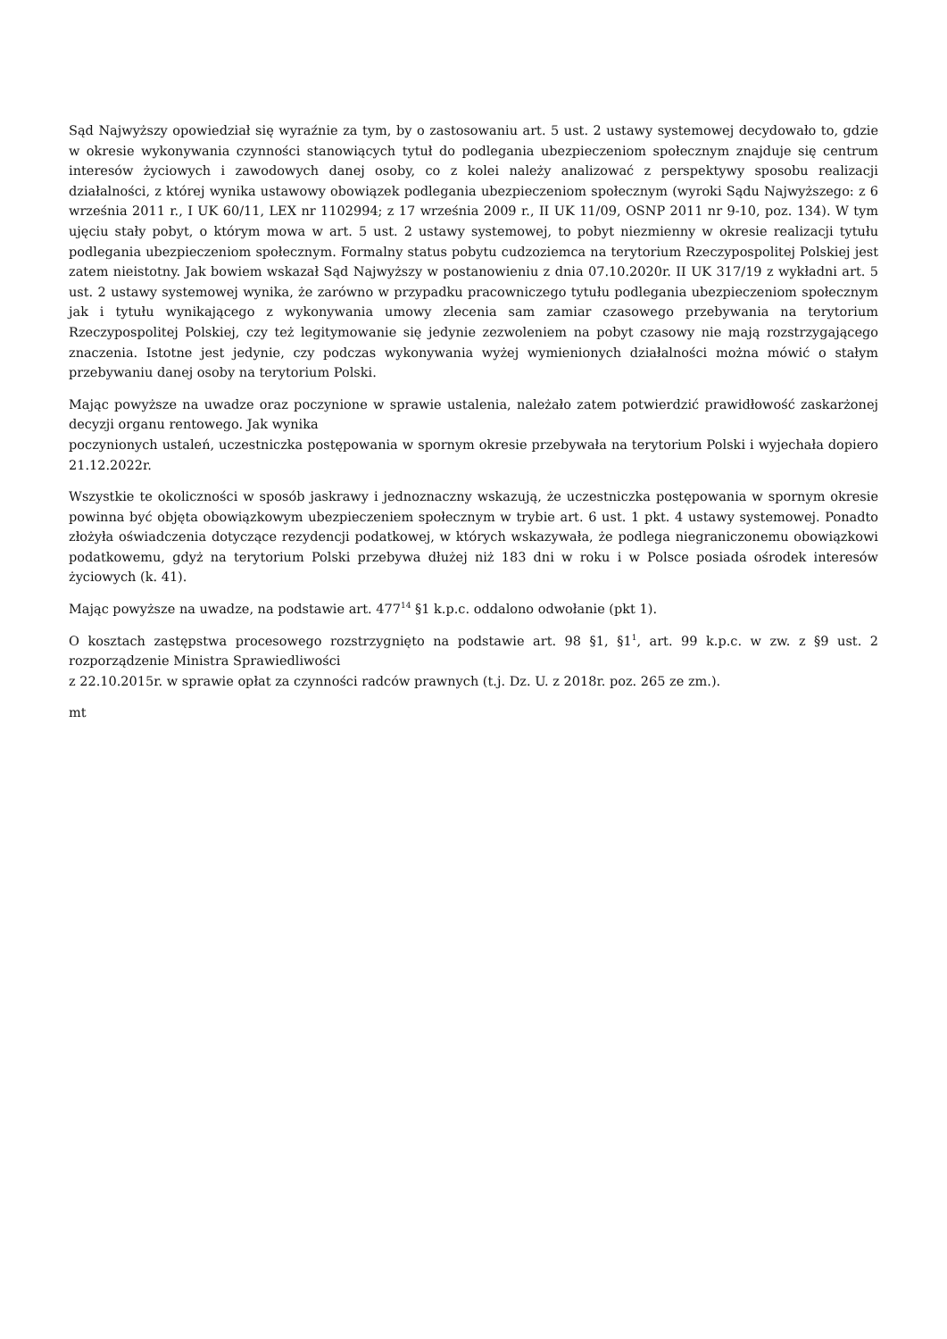Sąd Najwyższy opowiedział się wyraźnie za tym, by o zastosowaniu art. 5 ust. 2 ustawy systemowej decydowało to, gdzie w okresie wykonywania czynności stanowiących tytuł do podlegania ubezpieczeniom społecznym znajduje się centrum interesów życiowych i zawodowych danej osoby, co z kolei należy analizować z perspektywy sposobu realizacji działalności, z której wynika ustawowy obowiązek podlegania ubezpieczeniom społecznym (wyroki Sądu Najwyższego: z 6 września 2011 r., I UK 60/11, LEX nr 1102994; z 17 września 2009 r., II UK 11/09, OSNP 2011 nr 9-10, poz. 134). W tym ujęciu stały pobyt, o którym mowa w art. 5 ust. 2 ustawy systemowej, to pobyt niezmienny w okresie realizacji tytułu podlegania ubezpieczeniom społecznym. Formalny status pobytu cudzoziemca na terytorium Rzeczypospolitej Polskiej jest zatem nieistotny. Jak bowiem wskazał Sąd Najwyższy w postanowieniu z dnia 07.10.2020r. II UK 317/19 z wykładni art. 5 ust. 2 ustawy systemowej wynika, że zarówno w przypadku pracowniczego tytułu podlegania ubezpieczeniom społecznym jak i tytułu wynikającego z wykonywania umowy zlecenia sam zamiar czasowego przebywania na terytorium Rzeczypospolitej Polskiej, czy też legitymowanie się jedynie zezwoleniem na pobyt czasowy nie mają rozstrzygającego znaczenia. Istotne jest jedynie, czy podczas wykonywania wyżej wymienionych działalności można mówić o stałym przebywaniu danej osoby na terytorium Polski.
Mając powyższe na uwadze oraz poczynione w sprawie ustalenia, należało zatem potwierdzić prawidłowość zaskarżonej decyzji organu rentowego. Jak wynika
poczynionych ustaleń, uczestniczka postępowania w spornym okresie przebywała na terytorium Polski i wyjechała dopiero 21.12.2022r.
Wszystkie te okoliczności w sposób jaskrawy i jednoznaczny wskazują, że uczestniczka postępowania w spornym okresie powinna być objęta obowiązkowym ubezpieczeniem społecznym w trybie art. 6 ust. 1 pkt. 4 ustawy systemowej. Ponadto złożyła oświadczenia dotyczące rezydencji podatkowej, w których wskazywała, że podlega niegraniczonemu obowiązkowi podatkowemu, gdyż na terytorium Polski przebywa dłużej niż 183 dni w roku i w Polsce posiada ośrodek interesów życiowych (k. 41).
Mając powyższe na uwadze, na podstawie art. 477<sup>14</sup> §1 k.p.c. oddalono odwołanie (pkt 1).
O kosztach zastępstwa procesowego rozstrzygnięto na podstawie art. 98 §1, §1<sup>1</sup>, art. 99 k.p.c. w zw. z §9 ust. 2 rozporządzenie Ministra Sprawiedliwości
z 22.10.2015r. w sprawie opłat za czynności radców prawnych (t.j. Dz. U. z 2018r. poz. 265 ze zm.).
mt